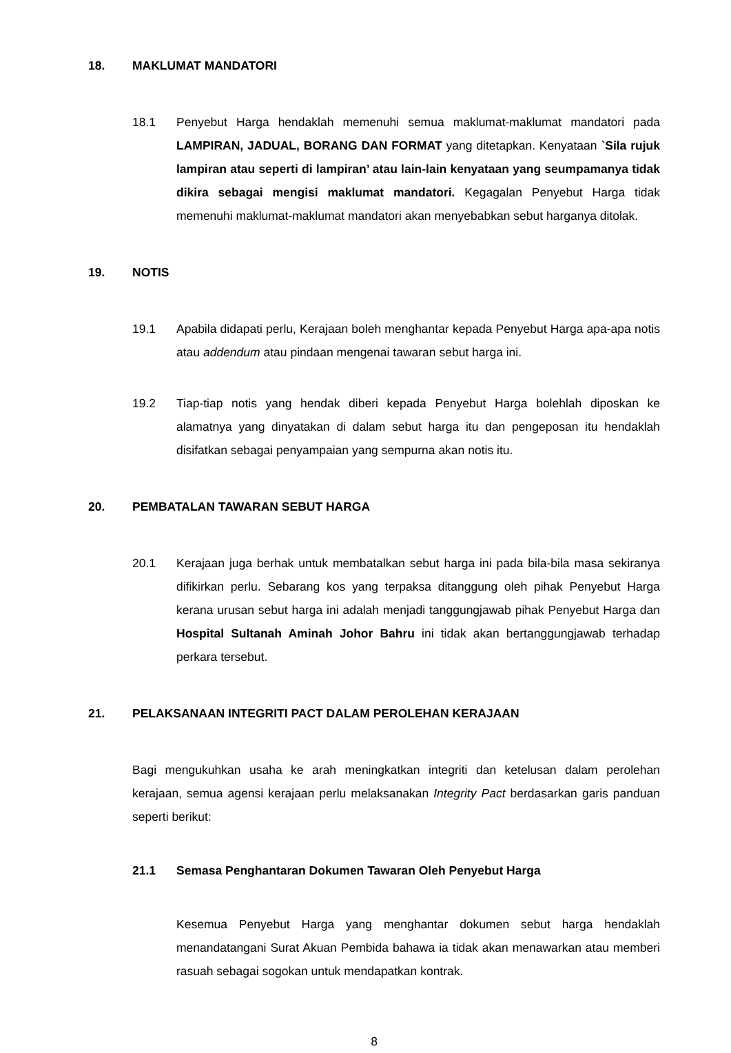18. MAKLUMAT MANDATORI
18.1 Penyebut Harga hendaklah memenuhi semua maklumat-maklumat mandatori pada LAMPIRAN, JADUAL, BORANG DAN FORMAT yang ditetapkan. Kenyataan `Sila rujuk lampiran atau seperti di lampiran’ atau lain-lain kenyataan yang seumpamanya tidak dikira sebagai mengisi maklumat mandatori. Kegagalan Penyebut Harga tidak memenuhi maklumat-maklumat mandatori akan menyebabkan sebut harganya ditolak.
19. NOTIS
19.1 Apabila didapati perlu, Kerajaan boleh menghantar kepada Penyebut Harga apa-apa notis atau addendum atau pindaan mengenai tawaran sebut harga ini.
19.2 Tiap-tiap notis yang hendak diberi kepada Penyebut Harga bolehlah diposkan ke alamatnya yang dinyatakan di dalam sebut harga itu dan pengeposan itu hendaklah disifatkan sebagai penyampaian yang sempurna akan notis itu.
20. PEMBATALAN TAWARAN SEBUT HARGA
20.1 Kerajaan juga berhak untuk membatalkan sebut harga ini pada bila-bila masa sekiranya difikirkan perlu. Sebarang kos yang terpaksa ditanggung oleh pihak Penyebut Harga kerana urusan sebut harga ini adalah menjadi tanggungjawab pihak Penyebut Harga dan Hospital Sultanah Aminah Johor Bahru ini tidak akan bertanggungjawab terhadap perkara tersebut.
21. PELAKSANAAN INTEGRITI PACT DALAM PEROLEHAN KERAJAAN
Bagi mengukuhkan usaha ke arah meningkatkan integriti dan ketelusan dalam perolehan kerajaan, semua agensi kerajaan perlu melaksanakan Integrity Pact berdasarkan garis panduan seperti berikut:
21.1 Semasa Penghantaran Dokumen Tawaran Oleh Penyebut Harga
Kesemua Penyebut Harga yang menghantar dokumen sebut harga hendaklah menandatangani Surat Akuan Pembida bahawa ia tidak akan menawarkan atau memberi rasuah sebagai sogokan untuk mendapatkan kontrak.
8